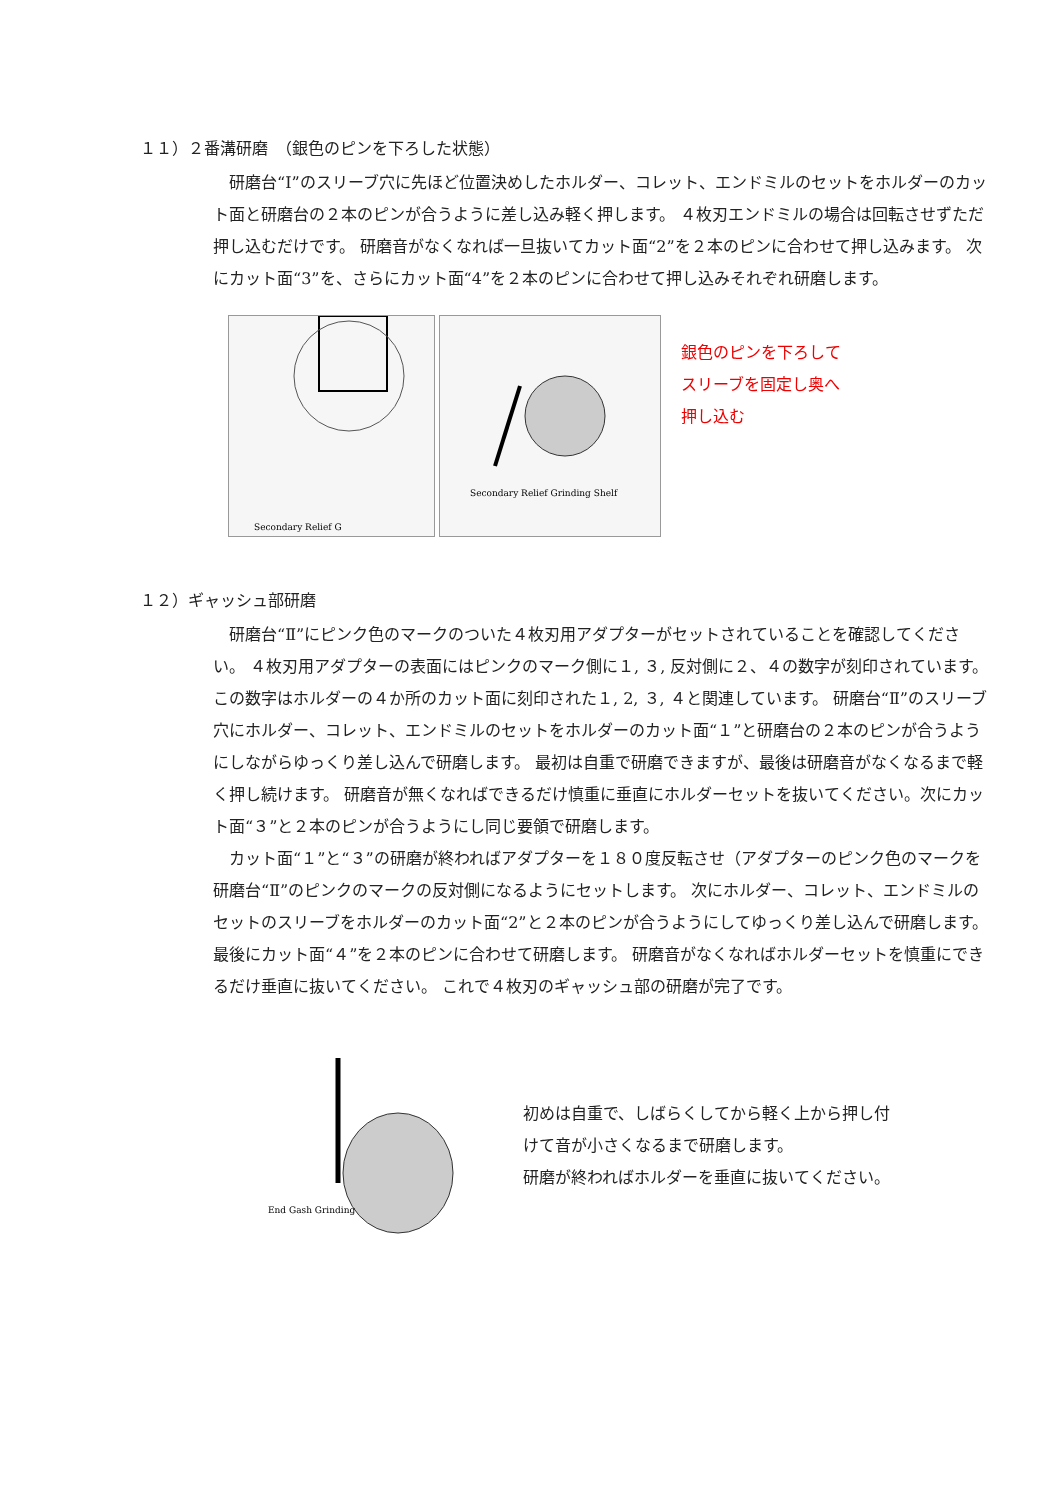１１）２番溝研磨　（銀色のピンを下ろした状態）
研磨台“Ⅰ”のスリーブ穴に先ほど位置決めしたホルダー、コレット、エンドミルのセットをホルダーのカット面と研磨台の２本のピンが合うように差し込み軽く押します。 ４枚刃エンドミルの場合は回転させずただ押し込むだけです。 研磨音がなくなれば一旦抜いてカット面“2”を２本のピンに合わせて押し込みます。 次にカット面“3”を、さらにカット面“4”を２本のピンに合わせて押し込みそれぞれ研磨します。
Secondary Relief G
Secondary Relief Grinding Shelf
銀色のピンを下ろして
スリーブを固定し奥へ
押し込む
１２）ギャッシュ部研磨
研磨台“Ⅱ”にピンク色のマークのついた４枚刃用アダプターがセットされていることを確認してください。 ４枚刃用アダプターの表面にはピンクのマーク側に１, ３, 反対側に２、４の数字が刻印されています。 この数字はホルダーの４か所のカット面に刻印された１, 2, ３, ４と関連しています。 研磨台“Ⅱ”のスリーブ穴にホルダー、コレット、エンドミルのセットをホルダーのカット面“１”と研磨台の２本のピンが合うようにしながらゆっくり差し込んで研磨します。 最初は自重で研磨できますが、最後は研磨音がなくなるまで軽く押し続けます。 研磨音が無くなればできるだけ慎重に垂直にホルダーセットを抜いてください。次にカット面“３”と２本のピンが合うようにし同じ要領で研磨します。
カット面“１”と“３”の研磨が終わればアダプターを１８０度反転させ（アダプターのピンク色のマークを研磨台“Ⅱ”のピンクのマークの反対側になるようにセットします。 次にホルダー、コレット、エンドミルのセットのスリーブをホルダーのカット面“2”と２本のピンが合うようにしてゆっくり差し込んで研磨します。 最後にカット面“４”を２本のピンに合わせて研磨します。 研磨音がなくなればホルダーセットを慎重にできるだけ垂直に抜いてください。 これで４枚刃のギャッシュ部の研磨が完了です。
End Gash Grinding
初めは自重で、しばらくしてから軽く上から押し付
けて音が小さくなるまで研磨します。
研磨が終わればホルダーを垂直に抜いてください。